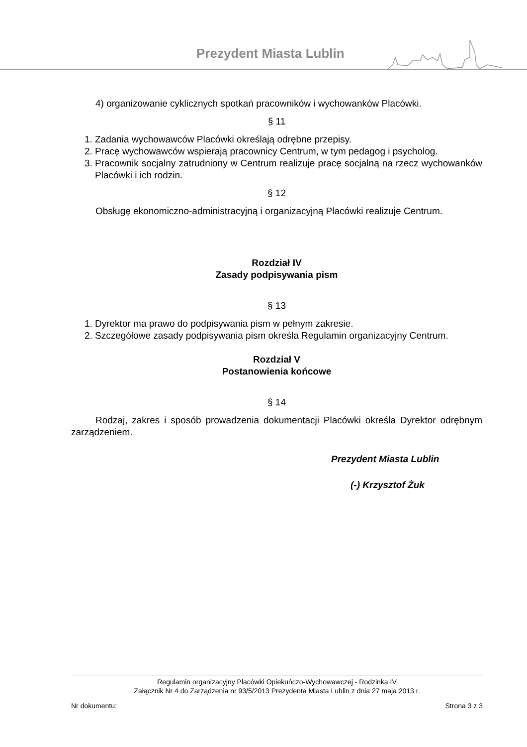Prezydent Miasta Lublin
4) organizowanie cyklicznych spotkań pracowników i wychowanków Placówki.
§ 11
1. Zadania wychowawców Placówki określają odrębne przepisy.
2. Pracę wychowawców wspierają pracownicy Centrum, w tym pedagog i psycholog.
3. Pracownik socjalny zatrudniony w Centrum realizuje pracę socjalną na rzecz wychowanków Placówki i ich rodzin.
§ 12
Obsługę ekonomiczno-administracyjną i organizacyjną Placówki realizuje Centrum.
Rozdział IV
Zasady podpisywania pism
§ 13
1. Dyrektor ma prawo do podpisywania pism w pełnym zakresie.
2. Szczegółowe zasady podpisywania pism określa Regulamin organizacyjny Centrum.
Rozdział V
Postanowienia końcowe
§ 14
Rodzaj, zakres i sposób prowadzenia dokumentacji Placówki określa Dyrektor odrębnym zarządzeniem.
Prezydent Miasta Lublin
(-) Krzysztof Żuk
Regulamin organizacyjny Placówki Opiekuńczo-Wychowawczej - Rodzinka IV
Załącznik Nr 4 do Zarządzenia nr 93/5/2013 Prezydenta Miasta Lublin z dnia 27 maja 2013 r.
Nr dokumentu: Strona 3 z 3